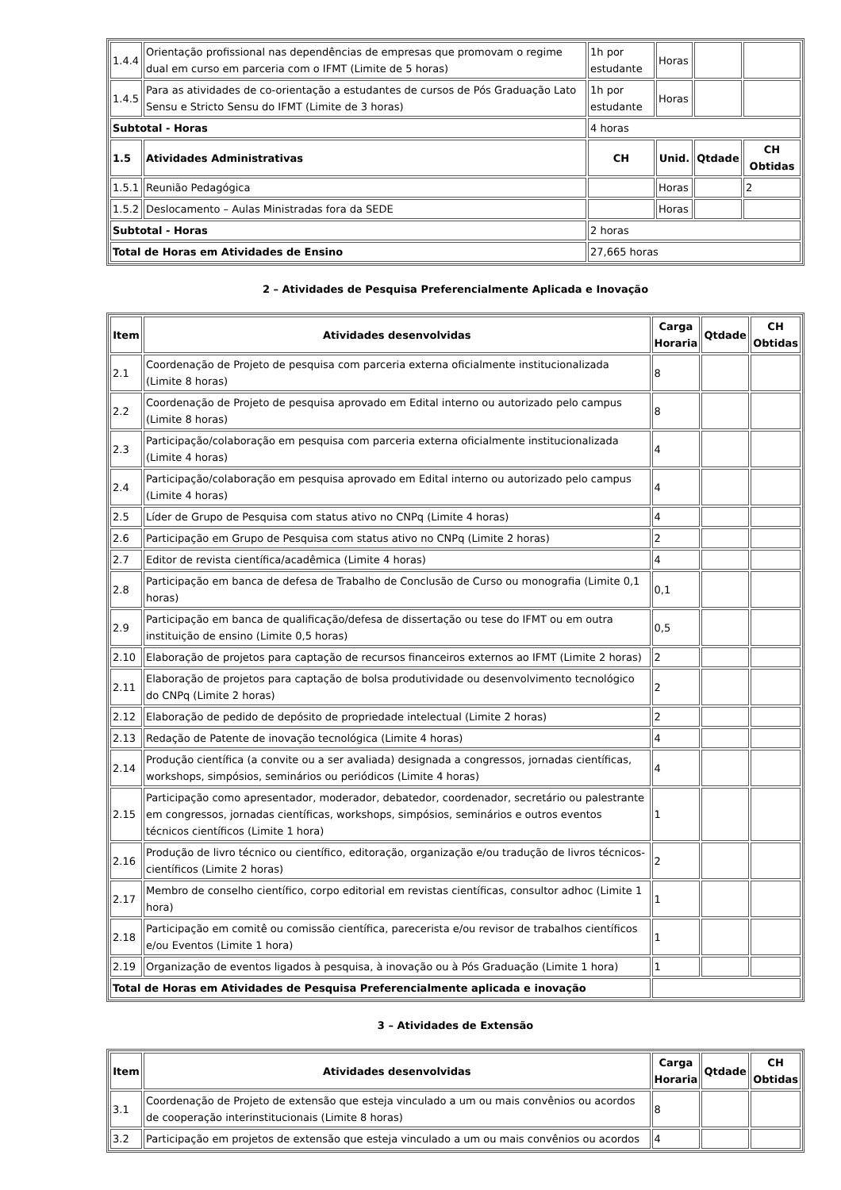| 1.4.4 | Orientação profissional nas dependências de empresas que promovam o regime dual em curso em parceria com o IFMT (Limite de 5 horas) | 1h por estudante | Horas | | |
| 1.4.5 | Para as atividades de co-orientação a estudantes de cursos de Pós Graduação Lato Sensu e Stricto Sensu do IFMT (Limite de 3 horas) | 1h por estudante | Horas | | |
| Subtotal - Horas | | 4 horas | | | |
| 1.5 | Atividades Administrativas | CH | Unid. | Qtdade | CH Obtidas |
| 1.5.1 | Reunião Pedagógica | | Horas | | 2 |
| 1.5.2 | Deslocamento – Aulas Ministradas fora da SEDE | | Horas | | |
| Subtotal - Horas | | 2 horas | | | |
| Total de Horas em Atividades de Ensino | | 27,665 horas | | | |
2 – Atividades de Pesquisa Preferencialmente Aplicada e Inovação
| Item | Atividades desenvolvidas | Carga Horaria | Qtdade | CH Obtidas |
| --- | --- | --- | --- | --- |
| 2.1 | Coordenação de Projeto de pesquisa com parceria externa oficialmente institucionalizada (Limite 8 horas) | 8 | | |
| 2.2 | Coordenação de Projeto de pesquisa aprovado em Edital interno ou autorizado pelo campus (Limite 8 horas) | 8 | | |
| 2.3 | Participação/colaboração em pesquisa com parceria externa oficialmente institucionalizada (Limite 4 horas) | 4 | | |
| 2.4 | Participação/colaboração em pesquisa aprovado em Edital interno ou autorizado pelo campus (Limite 4 horas) | 4 | | |
| 2.5 | Líder de Grupo de Pesquisa com status ativo no CNPq (Limite 4 horas) | 4 | | |
| 2.6 | Participação em Grupo de Pesquisa com status ativo no CNPq (Limite 2 horas) | 2 | | |
| 2.7 | Editor de revista científica/acadêmica (Limite 4 horas) | 4 | | |
| 2.8 | Participação em banca de defesa de Trabalho de Conclusão de Curso ou monografia (Limite 0,1 horas) | 0,1 | | |
| 2.9 | Participação em banca de qualificação/defesa de dissertação ou tese do IFMT ou em outra instituição de ensino (Limite 0,5 horas) | 0,5 | | |
| 2.10 | Elaboração de projetos para captação de recursos financeiros externos ao IFMT (Limite 2 horas) | 2 | | |
| 2.11 | Elaboração de projetos para captação de bolsa produtividade ou desenvolvimento tecnológico do CNPq (Limite 2 horas) | 2 | | |
| 2.12 | Elaboração de pedido de depósito de propriedade intelectual (Limite 2 horas) | 2 | | |
| 2.13 | Redação de Patente de inovação tecnológica (Limite 4 horas) | 4 | | |
| 2.14 | Produção científica (a convite ou a ser avaliada) designada a congressos, jornadas científicas, workshops, simpósios, seminários ou periódicos (Limite 4 horas) | 4 | | |
| 2.15 | Participação como apresentador, moderador, debatedor, coordenador, secretário ou palestrante em congressos, jornadas científicas, workshops, simpósios, seminários e outros eventos técnicos científicos (Limite 1 hora) | 1 | | |
| 2.16 | Produção de livro técnico ou científico, editoração, organização e/ou tradução de livros técnicos-científicos (Limite 2 horas) | 2 | | |
| 2.17 | Membro de conselho científico, corpo editorial em revistas científicas, consultor adhoc (Limite 1 hora) | 1 | | |
| 2.18 | Participação em comitê ou comissão científica, parecerista e/ou revisor de trabalhos científicos e/ou Eventos (Limite 1 hora) | 1 | | |
| 2.19 | Organização de eventos ligados à pesquisa, à inovação ou à Pós Graduação (Limite 1 hora) | 1 | | |
| Total de Horas em Atividades de Pesquisa Preferencialmente aplicada e inovação | | | | |
3 – Atividades de Extensão
| Item | Atividades desenvolvidas | Carga Horaria | Qtdade | CH Obtidas |
| --- | --- | --- | --- | --- |
| 3.1 | Coordenação de Projeto de extensão que esteja vinculado a um ou mais convênios ou acordos de cooperação interinstitucionais (Limite 8 horas) | 8 | | |
| 3.2 | Participação em projetos de extensão que esteja vinculado a um ou mais convênios ou acordos | 4 | | |